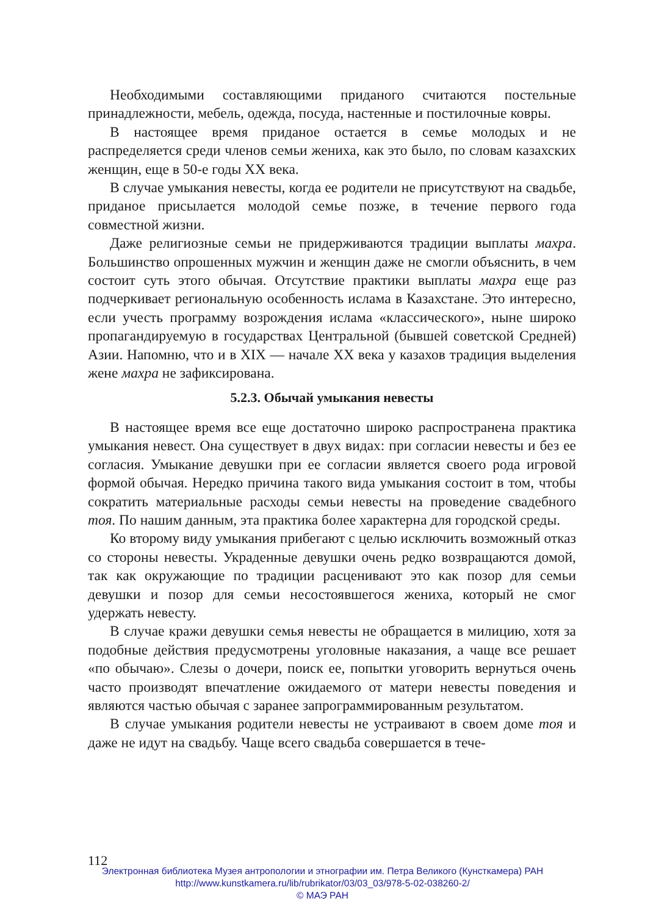Необходимыми составляющими приданого считаются постельные принадлежности, мебель, одежда, посуда, настенные и постилочные ковры.
В настоящее время приданое остается в семье молодых и не распределяется среди членов семьи жениха, как это было, по словам казахских женщин, еще в 50-е годы XX века.
В случае умыкания невесты, когда ее родители не присутствуют на свадьбе, приданое присылается молодой семье позже, в течение первого года совместной жизни.
Даже религиозные семьи не придерживаются традиции выплаты махра. Большинство опрошенных мужчин и женщин даже не смогли объяснить, в чем состоит суть этого обычая. Отсутствие практики выплаты махра еще раз подчеркивает региональную особенность ислама в Казахстане. Это интересно, если учесть программу возрождения ислама «классического», ныне широко пропагандируемую в государствах Центральной (бывшей советской Средней) Азии. Напомню, что и в XIX — начале XX века у казахов традиция выделения жене махра не зафиксирована.
5.2.3. Обычай умыкания невесты
В настоящее время все еще достаточно широко распространена практика умыкания невест. Она существует в двух видах: при согласии невесты и без ее согласия. Умыкание девушки при ее согласии является своего рода игровой формой обычая. Нередко причина такого вида умыкания состоит в том, чтобы сократить материальные расходы семьи невесты на проведение свадебного тоя. По нашим данным, эта практика более характерна для городской среды.
Ко второму виду умыкания прибегают с целью исключить возможный отказ со стороны невесты. Украденные девушки очень редко возвращаются домой, так как окружающие по традиции расценивают это как позор для семьи девушки и позор для семьи несостоявшегося жениха, который не смог удержать невесту.
В случае кражи девушки семья невесты не обращается в милицию, хотя за подобные действия предусмотрены уголовные наказания, а чаще все решает «по обычаю». Слезы о дочери, поиск ее, попытки уговорить вернуться очень часто производят впечатление ожидаемого от матери невесты поведения и являются частью обычая с заранее запрограммированным результатом.
В случае умыкания родители невесты не устраивают в своем доме тоя и даже не идут на свадьбу. Чаще всего свадьба совершается в тече-
112
Электронная библиотека Музея антропологии и этнографии им. Петра Великого (Кунсткамера) РАН
http://www.kunstkamera.ru/lib/rubrikator/03/03_03/978-5-02-038260-2/
© МАЭ РАН